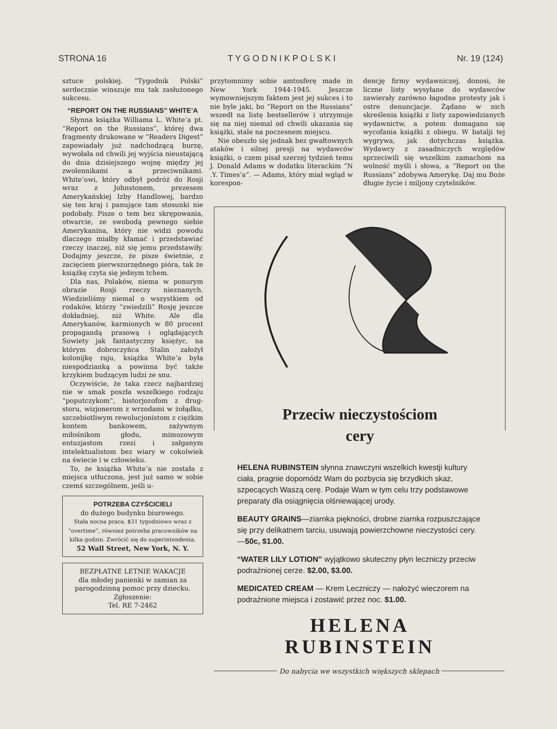STRONA 16 T Y G O D N I K P O L S K I Nr. 19 (124)
sztuce polskiej. “Tygodnik Polski” serdecznie winszuje mu tak zasłużonego sukcesu.
“REPORT ON THE RUSSIANS” WHITE’A
Słynna książka Williama L. White’a pt. “Report on the Russians”, której dwa fragmenty drukowane w “Readers Digest” zapowiadały już nadchodzącą burzę, wywołała od chwili jej wyjścia nieustającą do dnia dzisiejszego wojnę między jej zwolennikami a przeciwnikami. White’owi, który odbył podróż do Rosji wraz z Johnstonem, prezesem Amerykańskiej Izby Handlowej, bardzo się ten kraj i panujące tam stosunki nie podobały. Pisze o tem bez skrępowania, otwarcie, ze swobodą pewnego siebie Amerykanina, który nie widzi powodu dlaczego miałby kłamać i przedstawiać rzeczy inaczej, niż się jemu przedstawiły. Dodajmy jeszcze, że pisze świetnie, z zacięciem pierwszorzędnego pióra, tak że książkę czyta się jednym tchem.
Dla nas, Polaków, niema w ponurym obrazie Rosji rzeczy nieznanych. Wiedzieliśmy niemal o wszystkiem od rodaków, którzy “zwiedzili” Rosję jeszcze dokładniej, niż White. Ale dla Amerykanów, karmionych w 80 procent propagandą prasową i oglądających Sowiety jak fantastyczny księżyc, na którym dobroczyńca Stalin założył kolonijkę raju, książka White’a była niespodzianką a powinna być także krzykiem budzącym ludzi ze snu.
Oczywiście, że taka rzecz najbardziej nie w smak poszła wszelkiego rodzaju “poputczykom”, historjozofom z drug-storu, wizjonerom z wrzodami w żołądku, szczebiotliwym rewolucjonistom z ciężkim kontem bankowem, zażywnym miłośnikom głodu, mimozowym entuzjastom rzezi i załganym intelektualistom bez wiary w cokolwiek na świecie i w człowieku.
To, że książka White’a nie została z miejsca utłuczona, jest już samo w sobie czemś szczególnem, jeśli u-
POTRZEBA CZYŚCICIELI
do dużego budynku biurowego.
Stała nocna praca. $31 tygodniowo wraz z “overtime”, również potrzeba pracowników na kilka godzin. Zwrócić się do superintendenta.
52 Wall Street, New York, N. Y.
BEZPŁATNE LETNIE WAKACJE
dla młodej panienki w zamian za parogodzinną pomoc przy dziecku.
Zgłoszenie:
Tel. RE 7-2462
przytomnimy sobie amtosferę made in New York 1944-1945. Jeszcze wymowniejszym faktem jest jej sukces i to nie byle jaki, bo “Report on the Russians” wszedł na listę bestsellerów i utrzymuje się na niej niemal od chwili ukazania się książki, stale na poczesnem miejscu.
Nie obeszło się jednak bez gwałtownych ataków i silnej presji na wydawców książki, o czem pisał szerzej tydzień temu J. Donald Adams w dodatku literackim “N .Y. Times’a”. — Adams, który miał wgląd w korespon-
dencję firmy wydawniczej, donosi, że liczne listy wysyłane do wydawców zawierały zarówno łagodne protesty jak i ostre denuncjacje. Żądano w nich skreślenia książki z listy zapowiedzianych wydawnictw, a potem domagano się wycofania książki z obiegu. W batalji tej wygrywa, jak dotychczas książka. Wydawcy z zasadniczych względów sprzeciwili się wszelkim zamachom na wolność myśli i słowa, a “Report on the Russians” zdobywa Amerykę. Daj mu Boże długie życie i miljony czytelników.
Przeciw nieczystościom
cery
HELENA RUBINSTEIN słynna znawczyni wszelkich kwestji kultury ciała, pragnie dopomódz Wam do pozbycia się brzydkich skaz, szpecących Waszą cerę. Podaje Wam w tym celu trzy podstawowe preparaty dla osiągnięcia olśniewającej urody.
BEAUTY GRAINS—ziarnka piękności, drobne ziarnka rozpuszczające się przy delikatnem tarciu, usuwają powierzchowne nieczystości cery. —50c, $1.00.
“WATER LILY LOTION” wyjątkowo skuteczny płyn leczniczy przeciw podrażnionej cerze. $2.00, $3.00.
MEDICATED CREAM — Krem Leczniczy — nałożyć wieczorem na podrażnione miejsca i zostawić przez noc. $1.00.
HELENA RUBINSTEIN
Do nabycia we wszystkich większych sklepach